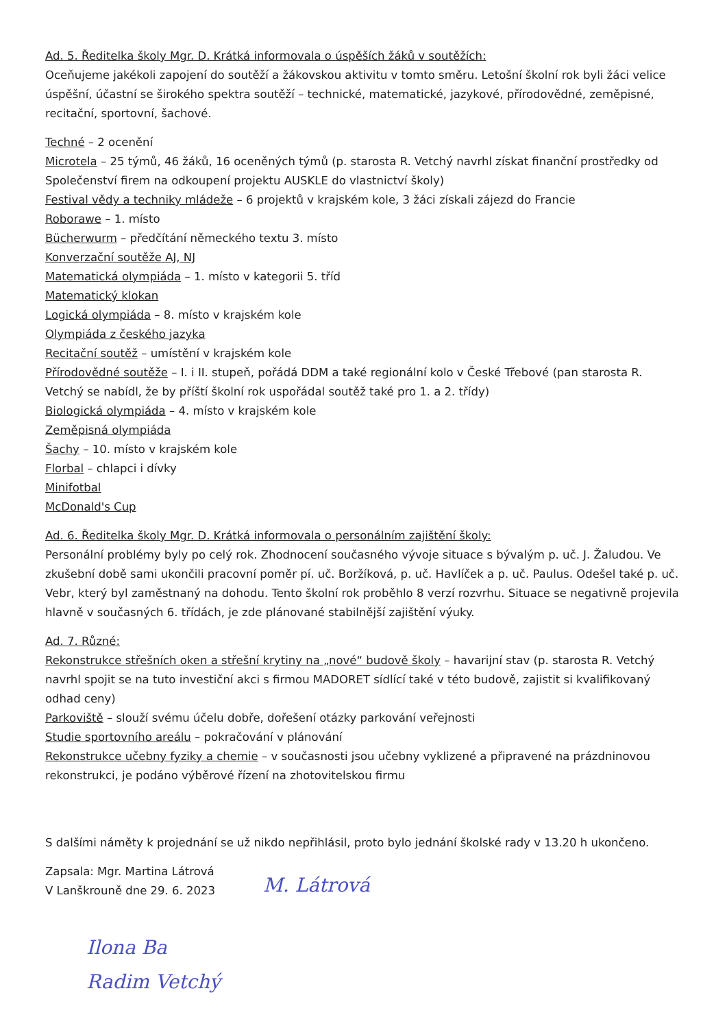Ad. 5. Ředitelka školy Mgr. D. Krátká informovala o úspěších žáků v soutěžích:
Oceňujeme jakékoli zapojení do soutěží a žákovskou aktivitu v tomto směru. Letošní školní rok byli žáci velice úspěšní, účastní se širokého spektra soutěží – technické, matematické, jazykové, přírodovědné, zeměpisné, recitační, sportovní, šachové.
Techné – 2 ocenění
Microtela – 25 týmů, 46 žáků, 16 oceněných týmů (p. starosta R. Vetchý navrhl získat finanční prostředky od Společenství firem na odkoupení projektu AUSKLE do vlastnictví školy)
Festival vědy a techniky mládeže – 6 projektů v krajském kole, 3 žáci získali zájezd do Francie
Roborawe – 1. místo
Bücherwurm – předčítání německého textu 3. místo
Konverzační soutěže AJ, NJ
Matematická olympiáda – 1. místo v kategorii 5. tříd
Matematický klokan
Logická olympiáda – 8. místo v krajském kole
Olympiáda z českého jazyka
Recitační soutěž – umístění v krajském kole
Přírodovědné soutěže – I. i II. stupeň, pořádá DDM a také regionální kolo v České Třebové (pan starosta R. Vetchý se nabídl, že by příští školní rok uspořádal soutěž také pro 1. a 2. třídy)
Biologická olympiáda – 4. místo v krajském kole
Zeměpisná olympiáda
Šachy – 10. místo v krajském kole
Florbal – chlapci i dívky
Minifotbal
McDonald's Cup
Ad. 6. Ředitelka školy Mgr. D. Krátká informovala o personálním zajištění školy:
Personální problémy byly po celý rok. Zhodnocení současného vývoje situace s bývalým p. uč. J. Žaludou. Ve zkušební době sami ukončili pracovní poměr pí. uč. Boržíková, p. uč. Havlíček a p. uč. Paulus. Odešel také p. uč. Vebr, který byl zaměstnaný na dohodu. Tento školní rok proběhlo 8 verzí rozvrhu. Situace se negativně projevila hlavně v současných 6. třídách, je zde plánované stabilnější zajištění výuky.
Ad. 7. Různé:
Rekonstrukce střešních oken a střešní krytiny na „nové“ budově školy – havarijní stav (p. starosta R. Vetchý navrhl spojit se na tuto investiční akci s firmou MADORET sídlící také v této budově, zajistit si kvalifikovaný odhad ceny)
Parkoviště – slouží svému účelu dobře, dořešení otázky parkování veřejnosti
Studie sportovního areálu – pokračování v plánování
Rekonstrukce učebny fyziky a chemie – v současnosti jsou učebny vyklizené a připravené na prázdninovou rekonstrukci, je podáno výběrové řízení na zhotovitelskou firmu
S dalšími náměty k projednání se už nikdo nepřihlásil, proto bylo jednání školské rady v 13.20 h ukončeno.
Zapsala: Mgr. Martina Látrová
V Lanškrouně dne 29. 6. 2023
M. Látrová
Ilona Ba
Radim Vetchý